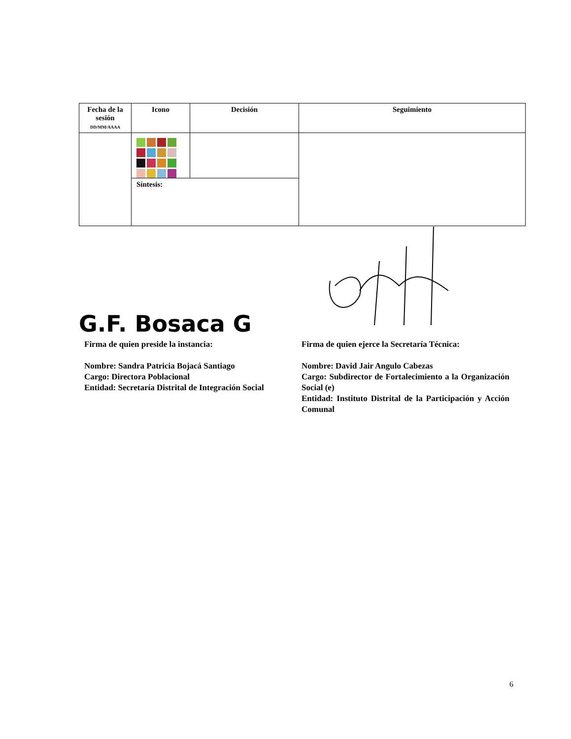| Fecha de la sesión DD/MM/AAAA | Icono | Decisión | Seguimiento |
| --- | --- | --- | --- |
| | Síntesis: | | |
G.F. Bosaca G
Firma de quien preside la instancia:
Nombre: Sandra Patricia Bojacá Santiago
Cargo: Directora Poblacional
Entidad: Secretaría Distrital de Integración Social
Firma de quien ejerce la Secretaría Técnica:
Nombre: David Jair Angulo Cabezas
Cargo: Subdirector de Fortalecimiento a la Organización Social (e)
Entidad: Instituto Distrital de la Participación y Acción Comunal
6